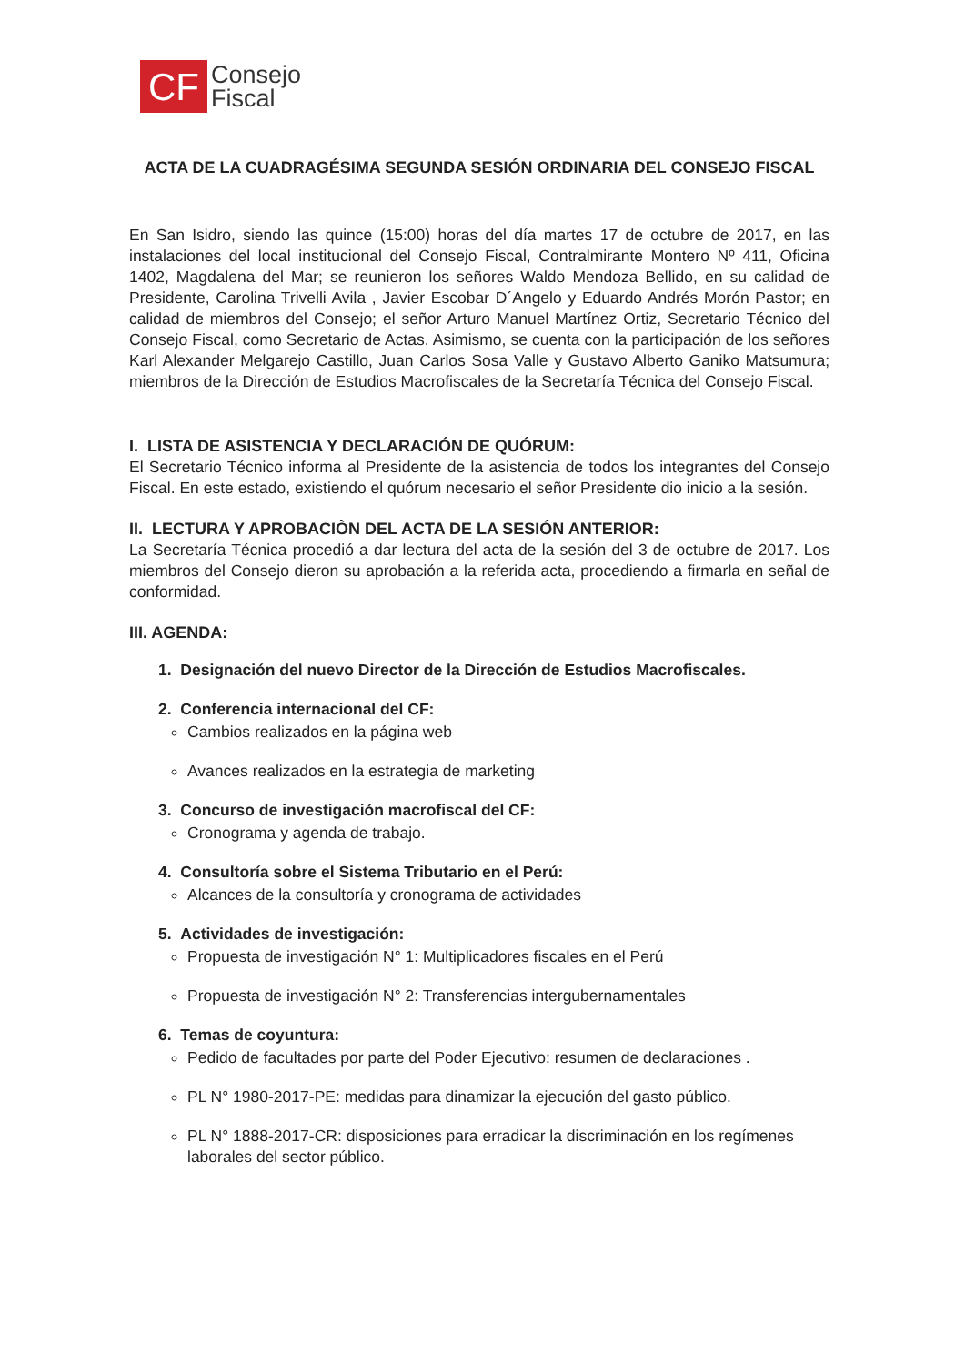CF
Consejo
Fiscal
ACTA DE LA CUADRAGÉSIMA SEGUNDA SESIÓN ORDINARIA DEL CONSEJO FISCAL
En San Isidro, siendo las quince (15:00) horas del día martes 17 de octubre de 2017, en las instalaciones del local institucional del Consejo Fiscal, Contralmirante Montero Nº 411, Oficina 1402, Magdalena del Mar; se reunieron los señores Waldo Mendoza Bellido, en su calidad de Presidente, Carolina Trivelli Avila , Javier Escobar D´Angelo y Eduardo Andrés Morón Pastor; en calidad de miembros del Consejo; el señor Arturo Manuel Martínez Ortiz, Secretario Técnico del Consejo Fiscal, como Secretario de Actas. Asimismo, se cuenta con la participación de los señores Karl Alexander Melgarejo Castillo, Juan Carlos Sosa Valle y Gustavo Alberto Ganiko Matsumura; miembros de la Dirección de Estudios Macrofiscales de la Secretaría Técnica del Consejo Fiscal.
I. LISTA DE ASISTENCIA Y DECLARACIÓN DE QUÓRUM:
El Secretario Técnico informa al Presidente de la asistencia de todos los integrantes del Consejo Fiscal. En este estado, existiendo el quórum necesario el señor Presidente dio inicio a la sesión.
II. LECTURA Y APROBACIÒN DEL ACTA DE LA SESIÓN ANTERIOR:
La Secretaría Técnica procedió a dar lectura del acta de la sesión del 3 de octubre de 2017. Los miembros del Consejo dieron su aprobación a la referida acta, procediendo a firmarla en señal de conformidad.
III. AGENDA:
1. Designación del nuevo Director de la Dirección de Estudios Macrofiscales.
2. Conferencia internacional del CF:
Cambios realizados en la página web
Avances realizados en la estrategia de marketing
3. Concurso de investigación macrofiscal del CF:
Cronograma y agenda de trabajo.
4. Consultoría sobre el Sistema Tributario en el Perú:
Alcances de la consultoría y cronograma de actividades
5. Actividades de investigación:
Propuesta de investigación N° 1: Multiplicadores fiscales en el Perú
Propuesta de investigación N° 2: Transferencias intergubernamentales
6. Temas de coyuntura:
Pedido de facultades por parte del Poder Ejecutivo: resumen de declaraciones .
PL N° 1980-2017-PE: medidas para dinamizar la ejecución del gasto público.
PL N° 1888-2017-CR: disposiciones para erradicar la discriminación en los regímenes laborales del sector público.